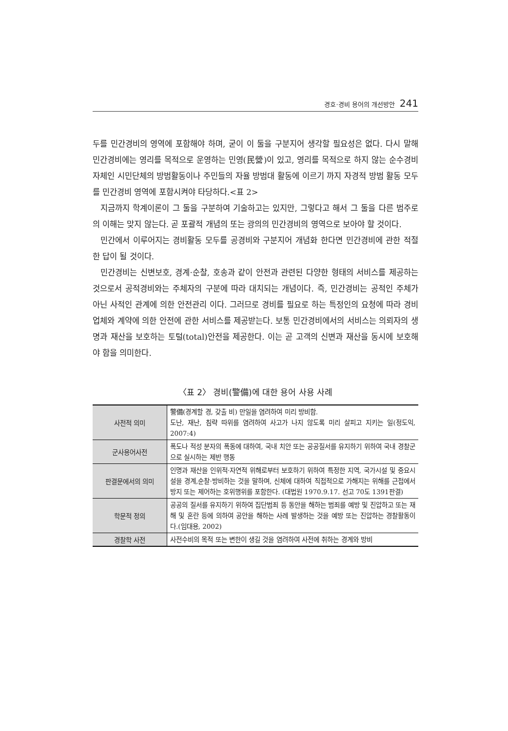경호·경비 용어의 개선방안 241
두를 민간경비의 영역에 포함해야 하며, 굳이 이 둘을 구분지어 생각할 필요성은 없다. 다시 말해 민간경비에는 영리를 목적으로 운영하는 민영(民營)이 있고, 영리를 목적으로 하지 않는 순수경비 자체인 시민단체의 방범활동이나 주민들의 자율 방범대 활동에 이르기 까지 자경적 방범 활동 모두를 민간경비 영역에 포함시켜야 타당하다.<표 2>
지금까지 학계이론이 그 둘을 구분하여 기술하고는 있지만, 그렇다고 해서 그 둘을 다른 범주로의 이해는 맞지 않는다. 곧 포괄적 개념의 또는 광의의 민간경비의 영역으로 보아야 할 것이다.
민간에서 이루어지는 경비활동 모두를 공경비와 구분지어 개념화 한다면 민간경비에 관한 적절한 답이 될 것이다.
민간경비는 신변보호, 경계·순찰, 호송과 같이 안전과 관련된 다양한 형태의 서비스를 제공하는 것으로서 공적경비와는 주체자의 구분에 따라 대치되는 개념이다. 즉, 민간경비는 공적인 주체가 아닌 사적인 관계에 의한 안전관리 이다. 그러므로 경비를 필요로 하는 특정인의 요청에 따라 경비업체와 계약에 의한 안전에 관한 서비스를 제공받는다. 보통 민간경비에서의 서비스는 의뢰자의 생명과 재산을 보호하는 토털(total)안전을 제공한다. 이는 곧 고객의 신변과 재산을 동시에 보호해야 함을 의미한다.
〈표 2〉 경비(警備)에 대한 용어 사용 사례
| 사전적 의미 | 警備(경계할 경, 갖출 비) 만일을 염려하여 미리 방비함. 도난, 재난, 침략 따위를 염려하여 사고가 나지 않도록 미리 살피고 지키는 일(정도익, 2007:4) |
| 군사용어사전 | 폭도나 적성 분자의 폭동에 대하여, 국내 치안 또는 공공질서를 유지하기 위하여 국내 경찰군으로 실시하는 제반 행동 |
| 판결문에서의 의미 | 인명과 재산을 인위적·자연적 위해로부터 보호하기 위하여 특정한 지역, 국가시설 및 중요시설을 경계,순찰·방비하는 것을 말하며, 신체에 대하여 직접적으로 가해지는 위해를 근접에서 방지 또는 제어하는 호위행위를 포함한다. (대법원 1970.9.17. 선고 70도 1391판결) |
| 학문적 정의 | 공공의 질서를 유지하기 위하여 집단범죄 등 동안을 해하는 범죄를 예방 및 진압하고 또는 재해 및 혼란 등에 의하여 공안을 해하는 사례 발생하는 것을 예방 또는 진압하는 경찰활동이다.(임대용, 2002) |
| 경찰학 사전 | 사전수비의 목적 또는 변한이 생길 것을 염려하여 사전에 취하는 경계와 방비 |